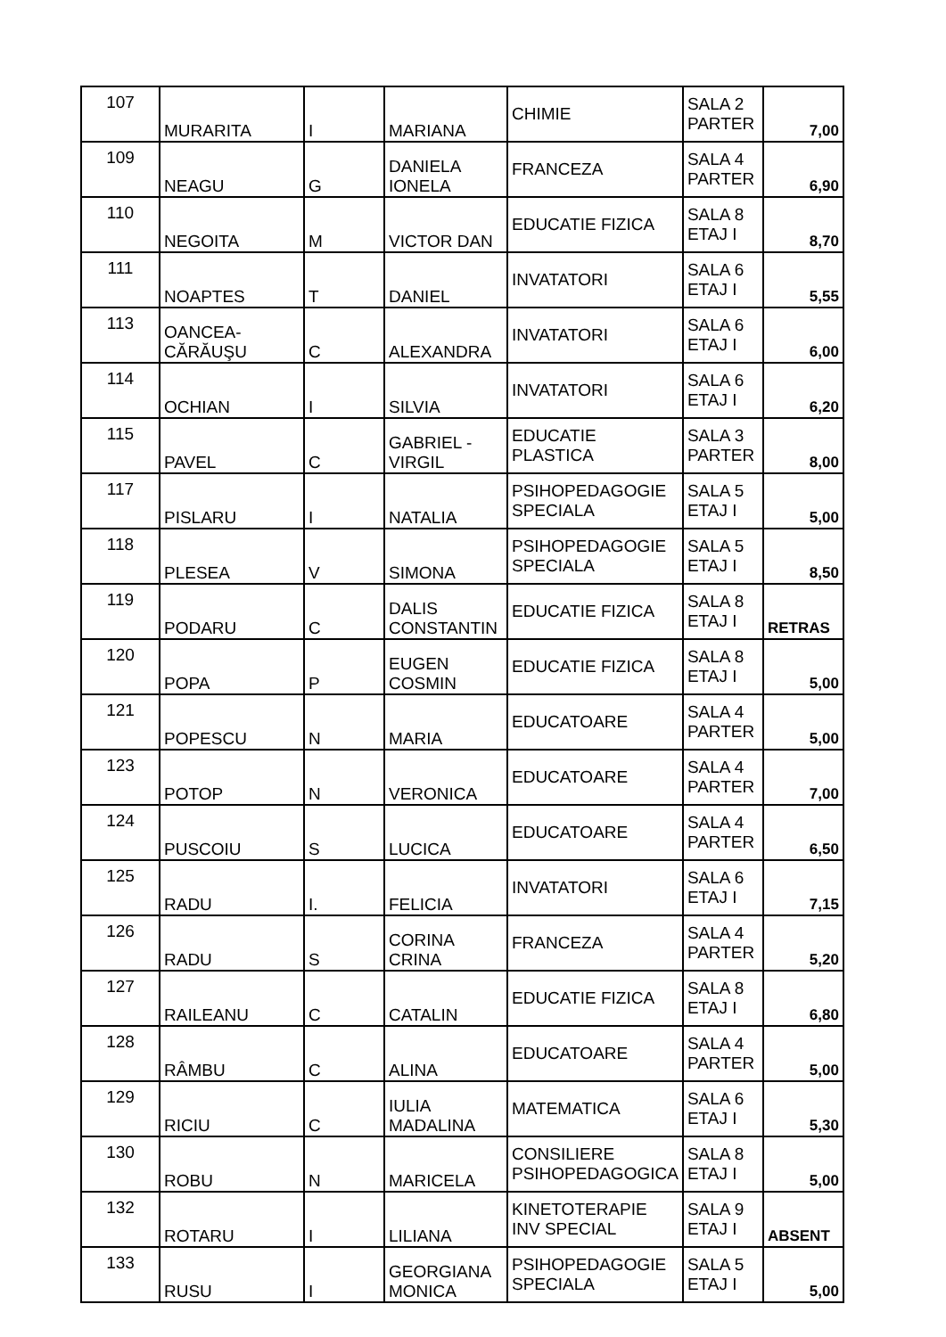| 107 | MURARITA | I | MARIANA | CHIMIE | SALA 2 PARTER | 7,00 |
| 109 | NEAGU | G | DANIELA IONELA | FRANCEZA | SALA 4 PARTER | 6,90 |
| 110 | NEGOITA | M | VICTOR DAN | EDUCATIE FIZICA | SALA 8 ETAJ I | 8,70 |
| 111 | NOAPTES | T | DANIEL | INVATATORI | SALA 6 ETAJ I | 5,55 |
| 113 | OANCEA-CĂRĂUŞU | C | ALEXANDRA | INVATATORI | SALA 6 ETAJ I | 6,00 |
| 114 | OCHIAN | I | SILVIA | INVATATORI | SALA 6 ETAJ I | 6,20 |
| 115 | PAVEL | C | GABRIEL - VIRGIL | EDUCATIE PLASTICA | SALA 3 PARTER | 8,00 |
| 117 | PISLARU | I | NATALIA | PSIHOPEDAGOGIE SPECIALA | SALA 5 ETAJ I | 5,00 |
| 118 | PLESEA | V | SIMONA | PSIHOPEDAGOGIE SPECIALA | SALA 5 ETAJ I | 8,50 |
| 119 | PODARU | C | DALIS CONSTANTIN | EDUCATIE FIZICA | SALA 8 ETAJ I | RETRAS |
| 120 | POPA | P | EUGEN COSMIN | EDUCATIE FIZICA | SALA 8 ETAJ I | 5,00 |
| 121 | POPESCU | N | MARIA | EDUCATOARE | SALA 4 PARTER | 5,00 |
| 123 | POTOP | N | VERONICA | EDUCATOARE | SALA 4 PARTER | 7,00 |
| 124 | PUSCOIU | S | LUCICA | EDUCATOARE | SALA 4 PARTER | 6,50 |
| 125 | RADU | I. | FELICIA | INVATATORI | SALA 6 ETAJ I | 7,15 |
| 126 | RADU | S | CORINA CRINA | FRANCEZA | SALA 4 PARTER | 5,20 |
| 127 | RAILEANU | C | CATALIN | EDUCATIE FIZICA | SALA 8 ETAJ I | 6,80 |
| 128 | RÂMBU | C | ALINA | EDUCATOARE | SALA 4 PARTER | 5,00 |
| 129 | RICIU | C | IULIA MADALINA | MATEMATICA | SALA 6 ETAJ I | 5,30 |
| 130 | ROBU | N | MARICELA | CONSILIERE PSIHOPEDAGOGICA | SALA 8 ETAJ I | 5,00 |
| 132 | ROTARU | I | LILIANA | KINETOTERAPIE INV SPECIAL | SALA 9 ETAJ I | ABSENT |
| 133 | RUSU | I | GEORGIANA MONICA | PSIHOPEDAGOGIE SPECIALA | SALA 5 ETAJ I | 5,00 |